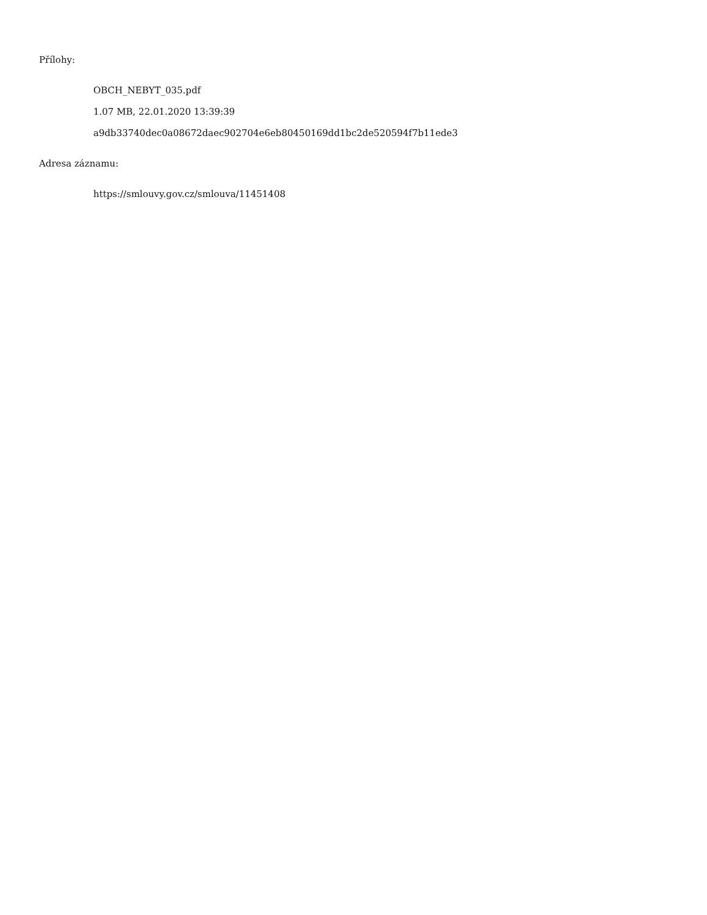Přílohy:
OBCH_NEBYT_035.pdf
1.07 MB, 22.01.2020 13:39:39
a9db33740dec0a08672daec902704e6eb80450169dd1bc2de520594f7b11ede3
Adresa záznamu:
https://smlouvy.gov.cz/smlouva/11451408